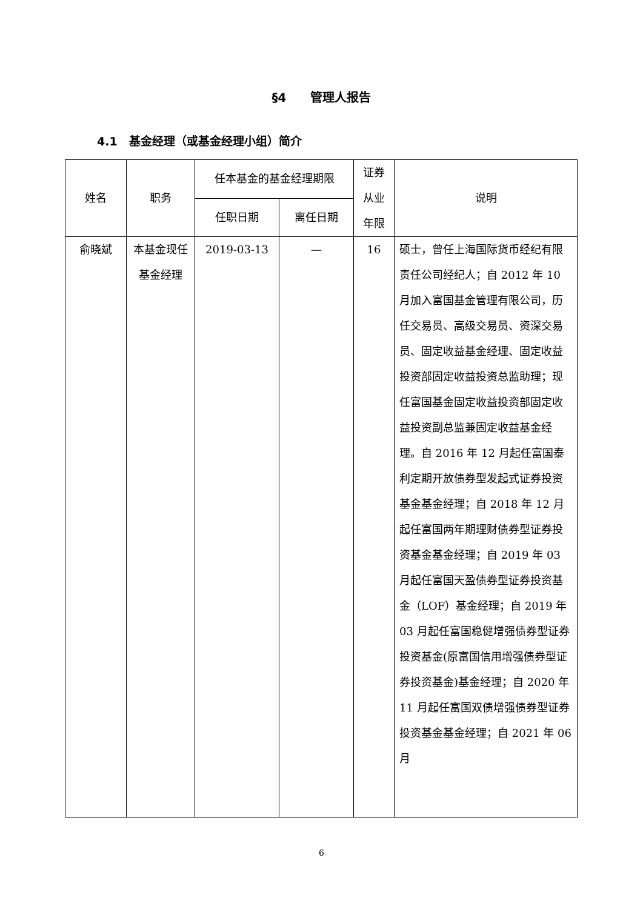§4　　管理人报告
4.1　基金经理（或基金经理小组）简介
| 姓名 | 职务 | 任本基金的基金经理期限 | | 证券 从业 年限 | 说明 |
| --- | --- | --- | --- | --- | --- |
| | | 任职日期 | 离任日期 | | |
| 俞晓斌 | 本基金现任基金经理 | 2019-03-13 | — | 16 | 硕士，曾任上海国际货币经纪有限责任公司经纪人；自 2012 年 10 月加入富国基金管理有限公司，历任交易员、高级交易员、资深交易员、固定收益基金经理、固定收益投资部固定收益投资总监助理；现任富国基金固定收益投资部固定收益投资副总监兼固定收益基金经理。自 2016 年 12 月起任富国泰利定期开放债券型发起式证券投资基金基金经理；自 2018 年 12 月起任富国两年期理财债券型证券投资基金基金经理；自 2019 年 03 月起任富国天盈债券型证券投资基金（LOF）基金经理；自 2019 年 03 月起任富国稳健增强债券型证券投资基金(原富国信用增强债券型证券投资基金)基金经理；自 2020 年 11 月起任富国双债增强债券型证券投资基金基金经理；自 2021 年 06 月 |
6